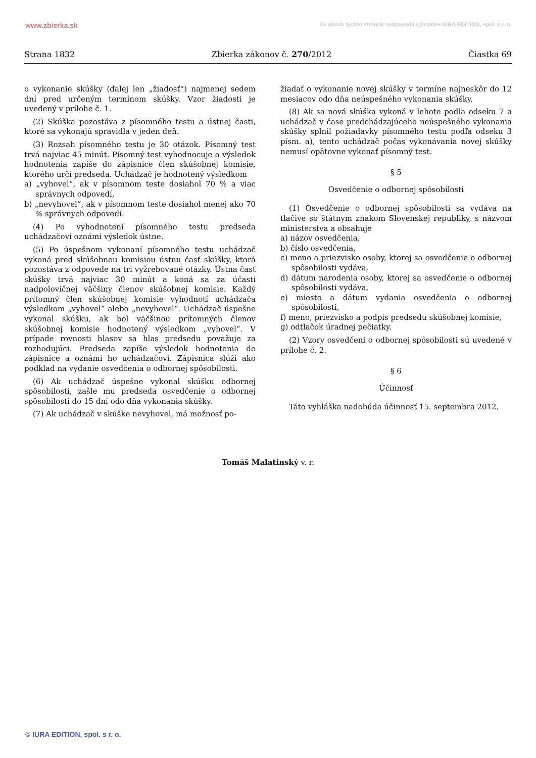www.zbierka.sk Za obsah týchto stránok zodpovedá výhradne IURA EDITION, spol. s r. o.
Strana 1832 Zbierka zákonov č. 270/2012 Čiastka 69
o vykonanie skúšky (ďalej len „žiadosť“) najmenej sedem dní pred určeným termínom skúšky. Vzor žiadosti je uvedený v prílohe č. 1.
(2) Skúška pozostáva z písomného testu a ústnej časti, ktoré sa vykonajú spravidla v jeden deň.
(3) Rozsah písomného testu je 30 otázok. Písomný test trvá najviac 45 minút. Písomný test vyhodnocuje a výsledok hodnotenia zapíše do zápisnice člen skúšobnej komisie, ktorého určí predseda. Uchádzač je hodnotený výsledkom
a) „vyhovel“, ak v písomnom teste dosiahol 70 % a viac správnych odpovedí,
b) „nevyhovel“, ak v písomnom teste dosiahol menej ako 70 % správnych odpovedí.
(4) Po vyhodnotení písomného testu predseda uchádzačovi oznámi výsledok ústne.
(5) Po úspešnom vykonaní písomného testu uchádzač vykoná pred skúšobnou komisiou ústnu časť skúšky, ktorá pozostáva z odpovede na tri vyžrebované otázky. Ústna časť skúšky trvá najviac 30 minút a koná sa za účasti nadpolovičnej väčšiny členov skúšobnej komisie. Každý prítomný člen skúšobnej komisie vyhodnotí uchádzača výsledkom „vyhovel“ alebo „nevyhovel“. Uchádzač úspešne vykonal skúšku, ak bol väčšinou prítomných členov skúšobnej komisie hodnotený výsledkom „vyhovel“. V prípade rovnosti hlasov sa hlas predsedu považuje za rozhodujúci. Predseda zapíše výsledok hodnotenia do zápisnice a oznámi ho uchádzačovi. Zápisnica slúži ako podklad na vydanie osvedčenia o odbornej spôsobilosti.
(6) Ak uchádzač úspešne vykonal skúšku odbornej spôsobilosti, zašle mu predseda osvedčenie o odbornej spôsobilosti do 15 dní odo dňa vykonania skúšky.
(7) Ak uchádzač v skúške nevyhovel, má možnosť po-
žiadať o vykonanie novej skúšky v termíne najneskôr do 12 mesiacov odo dňa neúspešného vykonania skúšky.
(8) Ak sa nová skúška vykoná v lehote podľa odseku 7 a uchádzač v čase predchádzajúceho neúspešného vykonania skúšky splnil požiadavky písomného testu podľa odseku 3 písm. a), tento uchádzač počas vykonávania novej skúšky nemusí opätovne vykonať písomný test.
§ 5
Osvedčenie o odbornej spôsobilosti
(1) Osvedčenie o odbornej spôsobilosti sa vydáva na tlačive so štátnym znakom Slovenskej republiky, s názvom ministerstva a obsahuje
a) názov osvedčenia,
b) číslo osvedčenia,
c) meno a priezvisko osoby, ktorej sa osvedčenie o odbornej spôsobilosti vydáva,
d) dátum narodenia osoby, ktorej sa osvedčenie o odbornej spôsobilosti vydáva,
e) miesto a dátum vydania osvedčenia o odbornej spôsobilosti,
f) meno, priezvisko a podpis predsedu skúšobnej komisie,
g) odtlačok úradnej pečiatky.
(2) Vzory osvedčení o odbornej spôsobilosti sú uvedené v prílohe č. 2.
§ 6
Účinnosť
Táto vyhláška nadobúda účinnosť 15. septembra 2012.
Tomáš Malatinský v. r.
© IURA EDITION, spol. s r. o.